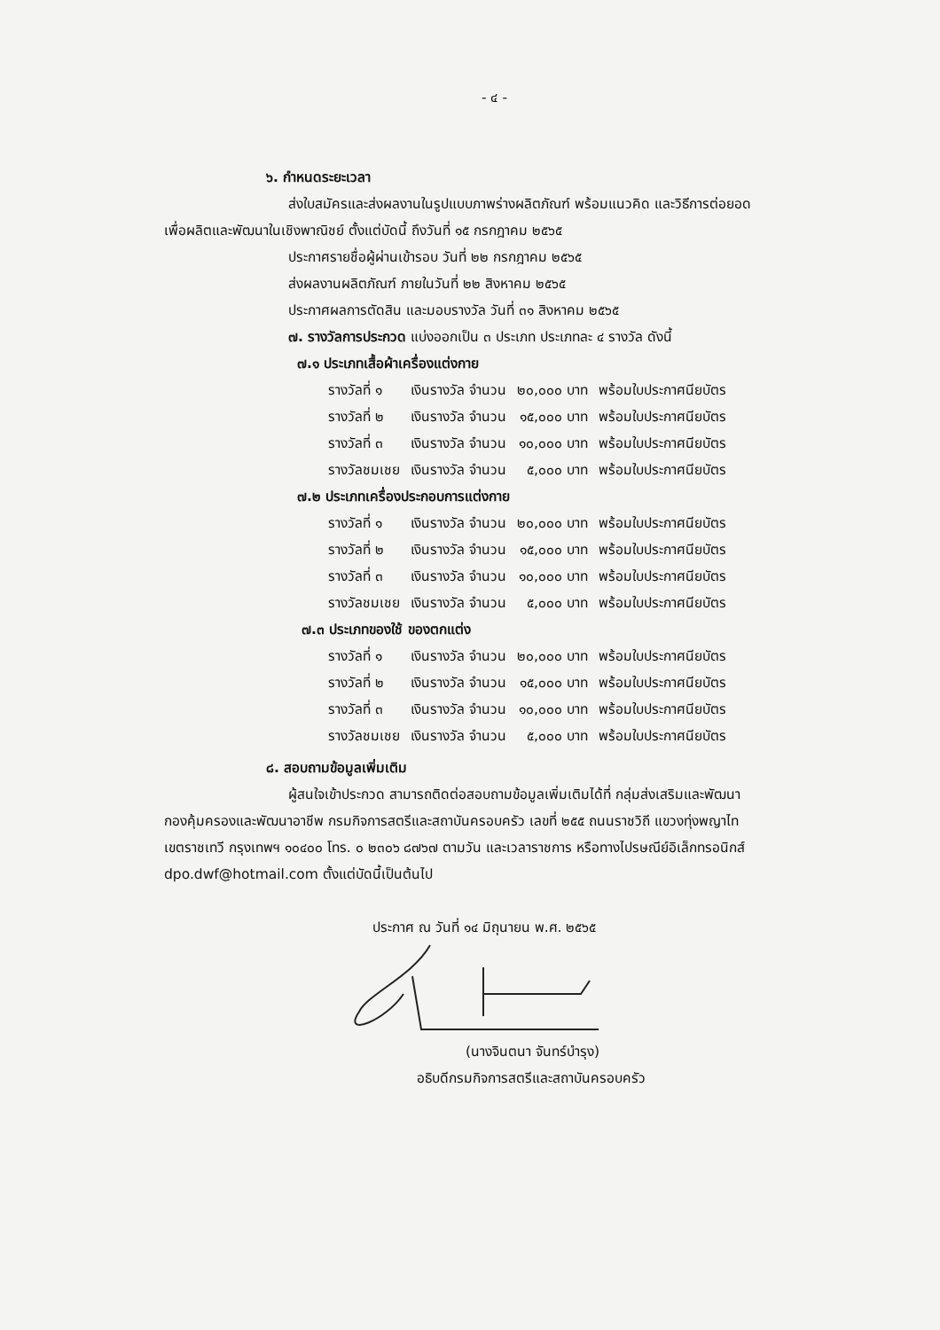- ๔ -
๖. กำหนดระยะเวลา
ส่งใบสมัครและส่งผลงานในรูปแบบภาพร่างผลิตภัณฑ์ พร้อมแนวคิด และวิธีการต่อยอด
เพื่อผลิตและพัฒนาในเชิงพาณิชย์ ตั้งแต่บัดนี้ ถึงวันที่ ๑๕ กรกฎาคม ๒๕๖๕
ประกาศรายชื่อผู้ผ่านเข้ารอบ วันที่ ๒๒ กรกฎาคม ๒๕๖๕
ส่งผลงานผลิตภัณฑ์ ภายในวันที่ ๒๒ สิงหาคม ๒๕๖๕
ประกาศผลการตัดสิน และมอบรางวัล วันที่ ๓๑ สิงหาคม ๒๕๖๕
๗. รางวัลการประกวด แบ่งออกเป็น ๓ ประเภท ประเภทละ ๔ รางวัล ดังนี้
๗.๑ ประเภทเสื้อผ้าเครื่องแต่งกาย
| รางวัลที่ ๑ | เงินรางวัล จำนวน | ๒๐,๐๐๐ บาท | พร้อมใบประกาศนียบัตร |
| รางวัลที่ ๒ | เงินรางวัล จำนวน | ๑๕,๐๐๐ บาท | พร้อมใบประกาศนียบัตร |
| รางวัลที่ ๓ | เงินรางวัล จำนวน | ๑๐,๐๐๐ บาท | พร้อมใบประกาศนียบัตร |
| รางวัลชมเชย | เงินรางวัล จำนวน | ๕,๐๐๐ บาท | พร้อมใบประกาศนียบัตร |
๗.๒ ประเภทเครื่องประกอบการแต่งกาย
| รางวัลที่ ๑ | เงินรางวัล จำนวน | ๒๐,๐๐๐ บาท | พร้อมใบประกาศนียบัตร |
| รางวัลที่ ๒ | เงินรางวัล จำนวน | ๑๕,๐๐๐ บาท | พร้อมใบประกาศนียบัตร |
| รางวัลที่ ๓ | เงินรางวัล จำนวน | ๑๐,๐๐๐ บาท | พร้อมใบประกาศนียบัตร |
| รางวัลชมเชย | เงินรางวัล จำนวน | ๕,๐๐๐ บาท | พร้อมใบประกาศนียบัตร |
๗.๓ ประเภทของใช้ ของตกแต่ง
| รางวัลที่ ๑ | เงินรางวัล จำนวน | ๒๐,๐๐๐ บาท | พร้อมใบประกาศนียบัตร |
| รางวัลที่ ๒ | เงินรางวัล จำนวน | ๑๕,๐๐๐ บาท | พร้อมใบประกาศนียบัตร |
| รางวัลที่ ๓ | เงินรางวัล จำนวน | ๑๐,๐๐๐ บาท | พร้อมใบประกาศนียบัตร |
| รางวัลชมเชย | เงินรางวัล จำนวน | ๕,๐๐๐ บาท | พร้อมใบประกาศนียบัตร |
๘. สอบถามข้อมูลเพิ่มเติม
ผู้สนใจเข้าประกวด สามารถติดต่อสอบถามข้อมูลเพิ่มเติมได้ที่ กลุ่มส่งเสริมและพัฒนา
กองคุ้มครองและพัฒนาอาชีพ กรมกิจการสตรีและสถาบันครอบครัว เลขที่ ๒๕๕ ถนนราชวิถี แขวงทุ่งพญาไท
เขตราชเทวี กรุงเทพฯ ๑๐๔๐๐ โทร. ๐ ๒๓๐๖ ๘๗๖๗ ตามวัน และเวลาราชการ หรือทางไปรษณีย์อิเล็กทรอนิกส์
dpo.dwf@hotmail.com ตั้งแต่บัดนี้เป็นต้นไป
ประกาศ ณ วันที่ ๑๔ มิถุนายน พ.ศ. ๒๕๖๕
(นางจินตนา จันทร์บำรุง)
อธิบดีกรมกิจการสตรีและสถาบันครอบครัว